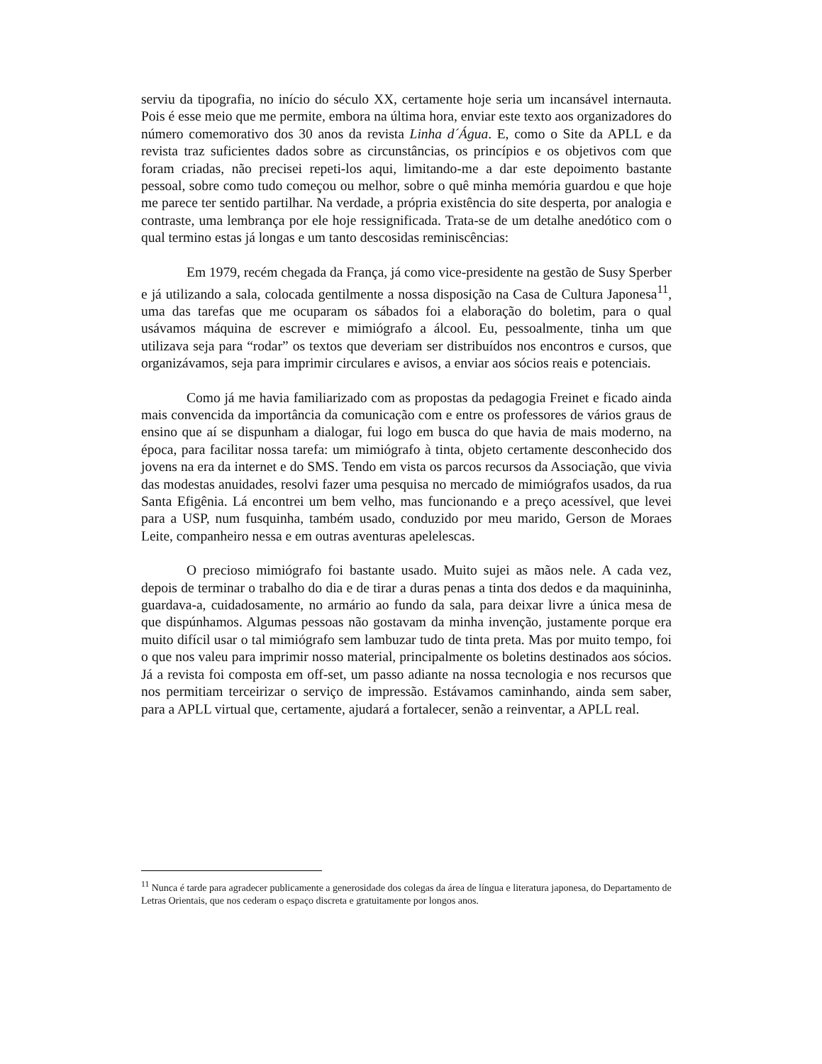serviu da tipografia, no início do século XX, certamente hoje seria um incansável internauta. Pois é esse meio que me permite, embora na última hora, enviar este texto aos organizadores do número comemorativo dos 30 anos da revista Linha d´Água. E, como o Site da APLL e da revista traz suficientes dados sobre as circunstâncias, os princípios e os objetivos com que foram criadas, não precisei repeti-los aqui, limitando-me a dar este depoimento bastante pessoal, sobre como tudo começou ou melhor, sobre o quê minha memória guardou e que hoje me parece ter sentido partilhar. Na verdade, a própria existência do site desperta, por analogia e contraste, uma lembrança por ele hoje ressignificada. Trata-se de um detalhe anedótico com o qual termino estas já longas e um tanto descosidas reminiscências:
Em 1979, recém chegada da França, já como vice-presidente na gestão de Susy Sperber e já utilizando a sala, colocada gentilmente a nossa disposição na Casa de Cultura Japonesa<sup>11</sup>, uma das tarefas que me ocuparam os sábados foi a elaboração do boletim, para o qual usávamos máquina de escrever e mimiógrafo a álcool. Eu, pessoalmente, tinha um que utilizava seja para “rodar” os textos que deveriam ser distribuídos nos encontros e cursos, que organizávamos, seja para imprimir circulares e avisos, a enviar aos sócios reais e potenciais.
Como já me havia familiarizado com as propostas da pedagogia Freinet e ficado ainda mais convencida da importância da comunicação com e entre os professores de vários graus de ensino que aí se dispunham a dialogar, fui logo em busca do que havia de mais moderno, na época, para facilitar nossa tarefa: um mimiógrafo à tinta, objeto certamente desconhecido dos jovens na era da internet e do SMS. Tendo em vista os parcos recursos da Associação, que vivia das modestas anuidades, resolvi fazer uma pesquisa no mercado de mimiógrafos usados, da rua Santa Efigênia. Lá encontrei um bem velho, mas funcionando e a preço acessível, que levei para a USP, num fusquinha, também usado, conduzido por meu marido, Gerson de Moraes Leite, companheiro nessa e em outras aventuras apelelescas.
O precioso mimiógrafo foi bastante usado. Muito sujei as mãos nele. A cada vez, depois de terminar o trabalho do dia e de tirar a duras penas a tinta dos dedos e da maquininha, guardava-a, cuidadosamente, no armário ao fundo da sala, para deixar livre a única mesa de que dispúnhamos. Algumas pessoas não gostavam da minha invenção, justamente porque era muito difícil usar o tal mimiógrafo sem lambuzar tudo de tinta preta. Mas por muito tempo, foi o que nos valeu para imprimir nosso material, principalmente os boletins destinados aos sócios. Já a revista foi composta em off-set, um passo adiante na nossa tecnologia e nos recursos que nos permitiam terceirizar o serviço de impressão. Estávamos caminhando, ainda sem saber, para a APLL virtual que, certamente, ajudará a fortalecer, senão a reinventar, a APLL real.
<sup>11</sup> Nunca é tarde para agradecer publicamente a generosidade dos colegas da área de língua e literatura japonesa, do Departamento de Letras Orientais, que nos cederam o espaço discreta e gratuitamente por longos anos.